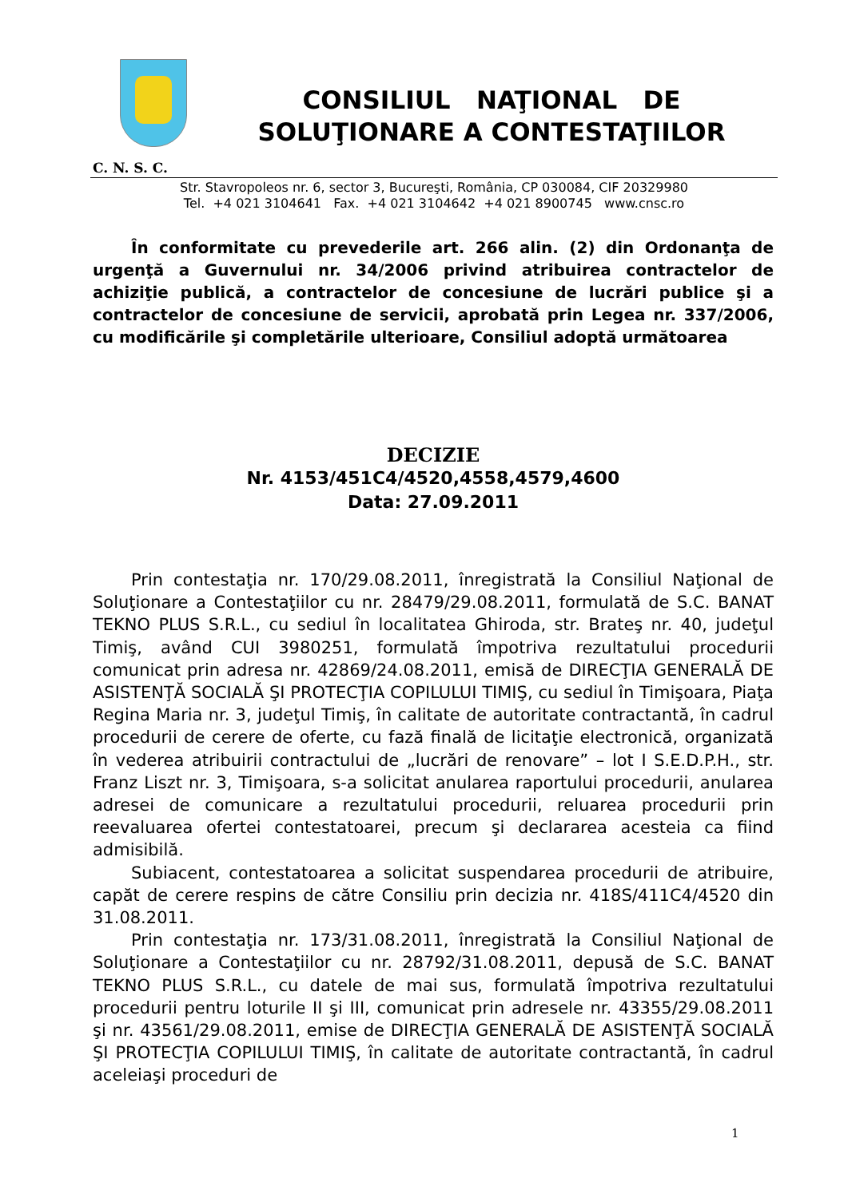CONSILIUL NAŢIONAL DE
SOLUŢIONARE A CONTESTAŢIILOR
C. N. S. C.
Str. Stavropoleos nr. 6, sector 3, Bucureşti, România, CP 030084, CIF 20329980
Tel. +4 021 3104641 Fax. +4 021 3104642 +4 021 8900745 www.cnsc.ro
În conformitate cu prevederile art. 266 alin. (2) din Ordonanţa de urgenţă a Guvernului nr. 34/2006 privind atribuirea contractelor de achiziţie publică, a contractelor de concesiune de lucrări publice şi a contractelor de concesiune de servicii, aprobată prin Legea nr. 337/2006, cu modificările şi completările ulterioare, Consiliul adoptă următoarea
DECIZIE
Nr. 4153/451C4/4520,4558,4579,4600
Data: 27.09.2011
Prin contestaţia nr. 170/29.08.2011, înregistrată la Consiliul Naţional de Soluţionare a Contestaţiilor cu nr. 28479/29.08.2011, formulată de S.C. BANAT TEKNO PLUS S.R.L., cu sediul în localitatea Ghiroda, str. Brateş nr. 40, judeţul Timiş, având CUI 3980251, formulată împotriva rezultatului procedurii comunicat prin adresa nr. 42869/24.08.2011, emisă de DIRECŢIA GENERALĂ DE ASISTENŢĂ SOCIALĂ ŞI PROTECŢIA COPILULUI TIMIŞ, cu sediul în Timişoara, Piaţa Regina Maria nr. 3, judeţul Timiş, în calitate de autoritate contractantă, în cadrul procedurii de cerere de oferte, cu fază finală de licitaţie electronică, organizată în vederea atribuirii contractului de „lucrări de renovare” – lot I S.E.D.P.H., str. Franz Liszt nr. 3, Timişoara, s-a solicitat anularea raportului procedurii, anularea adresei de comunicare a rezultatului procedurii, reluarea procedurii prin reevaluarea ofertei contestatoarei, precum şi declararea acesteia ca fiind admisibilă.
Subiacent, contestatoarea a solicitat suspendarea procedurii de atribuire, capăt de cerere respins de către Consiliu prin decizia nr. 418S/411C4/4520 din 31.08.2011.
Prin contestaţia nr. 173/31.08.2011, înregistrată la Consiliul Naţional de Soluţionare a Contestaţiilor cu nr. 28792/31.08.2011, depusă de S.C. BANAT TEKNO PLUS S.R.L., cu datele de mai sus, formulată împotriva rezultatului procedurii pentru loturile II şi III, comunicat prin adresele nr. 43355/29.08.2011 şi nr. 43561/29.08.2011, emise de DIRECŢIA GENERALĂ DE ASISTENŢĂ SOCIALĂ ŞI PROTECŢIA COPILULUI TIMIŞ, în calitate de autoritate contractantă, în cadrul aceleiaşi proceduri de
1